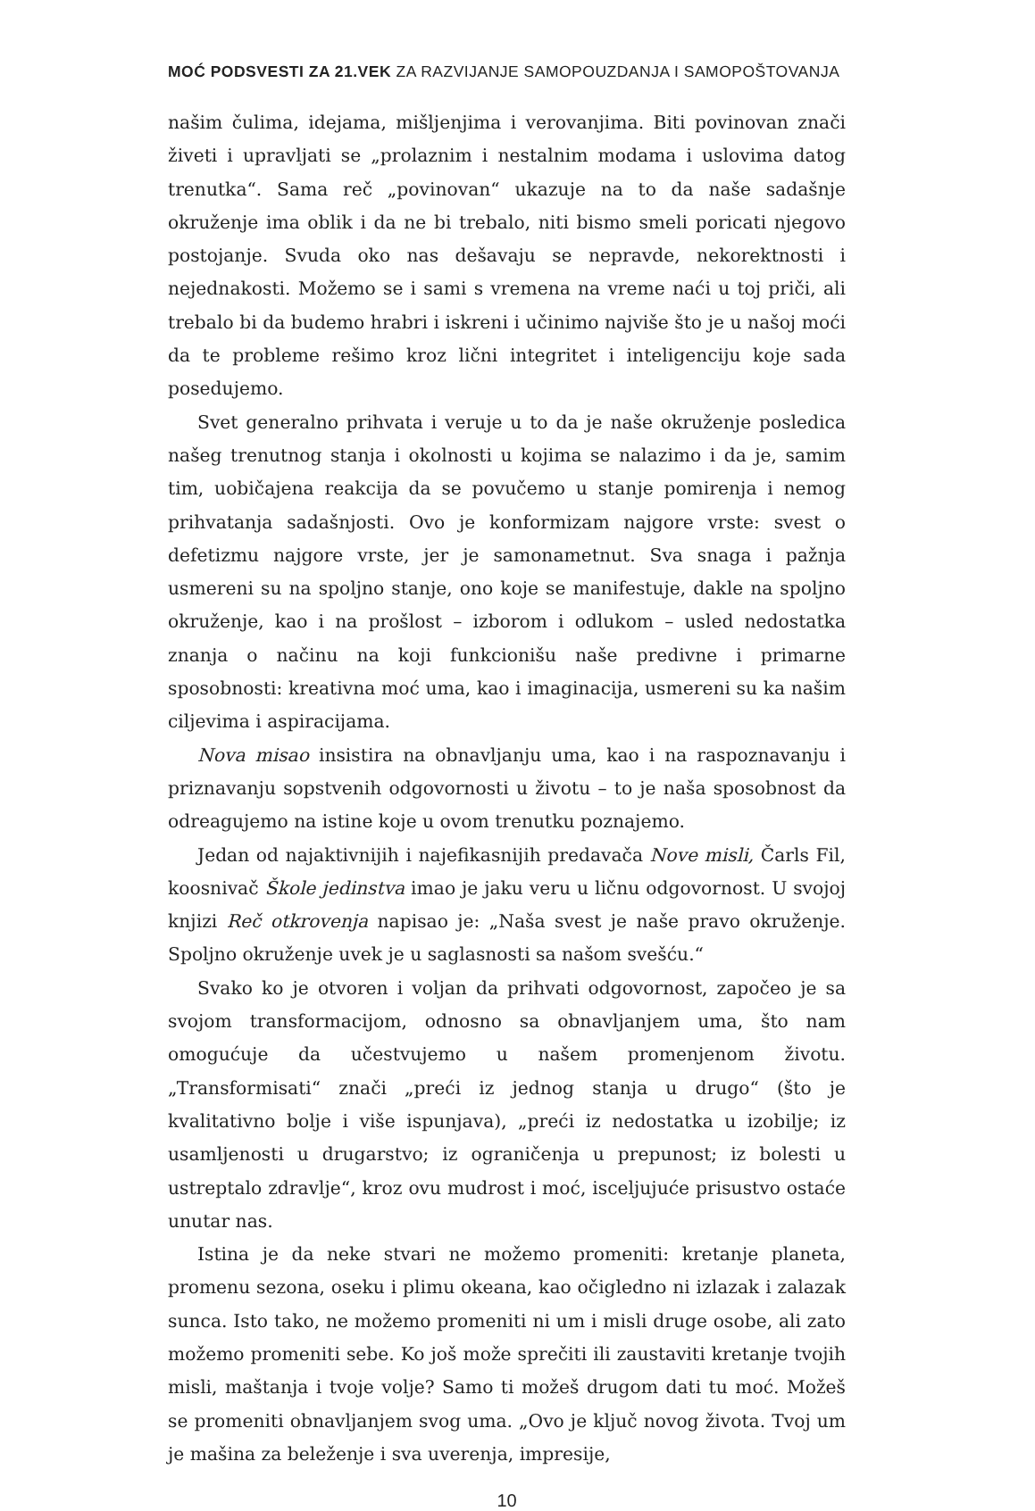MOĆ PODSVESTI ZA 21.VEK ZA RAZVIJANJE SAMOPOUZDANJA I SAMOPOŠTOVANJA
našim čulima, idejama, mišljenjima i verovanjima. Biti povinovan znači živeti i upravljati se „prolaznim i nestalnim modama i uslovima datog trenutka“. Sama reč „povinovan“ ukazuje na to da naše sadašnje okruženje ima oblik i da ne bi trebalo, niti bismo smeli poricati njegovo postojanje. Svuda oko nas dešavaju se nepravde, nekorektnosti i nejednakosti. Možemo se i sami s vremena na vreme naći u toj priči, ali trebalo bi da budemo hrabri i iskreni i učinimo najviše što je u našoj moći da te probleme rešimo kroz lični integritet i inteligenciju koje sada posedujemo.
Svet generalno prihvata i veruje u to da je naše okruženje posledica našeg trenutnog stanja i okolnosti u kojima se nalazimo i da je, samim tim, uobičajena reakcija da se povučemo u stanje pomirenja i nemog prihvatanja sadašnjosti. Ovo je konformizam najgore vrste: svest o defetizmu najgore vrste, jer je samonametnut. Sva snaga i pažnja usmereni su na spoljno stanje, ono koje se manifestuje, dakle na spoljno okruženje, kao i na prošlost – izborom i odlukom – usled nedostatka znanja o načinu na koji funkcionišu naše predivne i primarne sposobnosti: kreativna moć uma, kao i imaginacija, usmereni su ka našim ciljevima i aspiracijama.
Nova misao insistira na obnavljanju uma, kao i na raspoznavanju i priznavanju sopstvenih odgovornosti u životu – to je naša sposobnost da odreagujemo na istine koje u ovom trenutku poznajemo.
Jedan od najaktivnijih i najefikasnijih predavača Nove misli, Čarls Fil, koosnivač Škole jedinstva imao je jaku veru u ličnu odgovornost. U svojoj knjizi Reč otkrovenja napisao je: „Naša svest je naše pravo okruženje. Spoljno okruženje uvek je u saglasnosti sa našom svešću.“
Svako ko je otvoren i voljan da prihvati odgovornost, započeo je sa svojom transformacijom, odnosno sa obnavljanjem uma, što nam omogućuje da učestvujemo u našem promenjenom životu. „Transformisati“ znači „preći iz jednog stanja u drugo“ (što je kvalitativno bolje i više ispunjava), „preći iz nedostatka u izobilje; iz usamljenosti u drugarstvo; iz ograničenja u prepunost; iz bolesti u ustreptalo zdravlje“, kroz ovu mudrost i moć, isceljujuće prisustvo ostaće unutar nas.
Istina je da neke stvari ne možemo promeniti: kretanje planeta, promenu sezona, oseku i plimu okeana, kao očigledno ni izlazak i zalazak sunca. Isto tako, ne možemo promeniti ni um i misli druge osobe, ali zato možemo promeniti sebe. Ko još može sprečiti ili zaustaviti kretanje tvojih misli, maštanja i tvoje volje? Samo ti možeš drugom dati tu moć. Možeš se promeniti obnavljanjem svog uma. „Ovo je ključ novog života. Tvoj um je mašina za beleženje i sva uverenja, impresije,
10